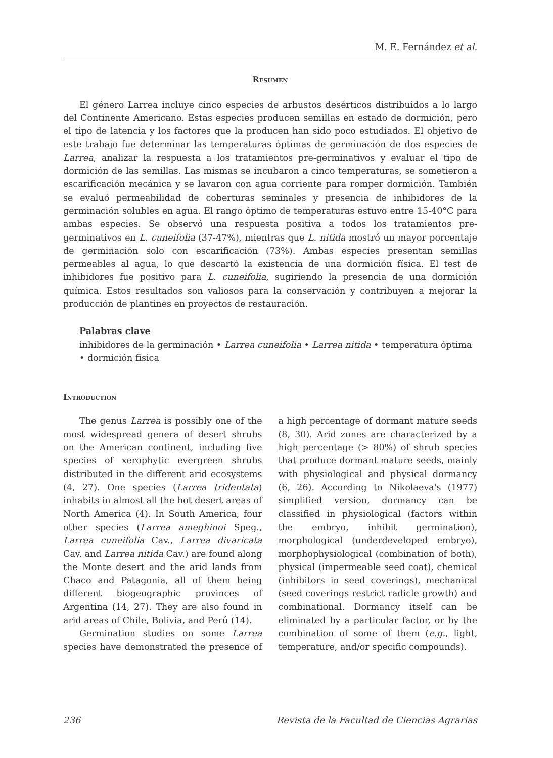M. E. Fernández et al.
Resumen
El género Larrea incluye cinco especies de arbustos desérticos distribuidos a lo largo del Continente Americano. Estas especies producen semillas en estado de dormición, pero el tipo de latencia y los factores que la producen han sido poco estudiados. El objetivo de este trabajo fue determinar las temperaturas óptimas de germinación de dos especies de Larrea, analizar la respuesta a los tratamientos pre-germinativos y evaluar el tipo de dormición de las semillas. Las mismas se incubaron a cinco temperaturas, se sometieron a escarificación mecánica y se lavaron con agua corriente para romper dormición. También se evaluó permeabilidad de coberturas seminales y presencia de inhibidores de la germinación solubles en agua. El rango óptimo de temperaturas estuvo entre 15-40°C para ambas especies. Se observó una respuesta positiva a todos los tratamientos pre-germinativos en L. cuneifolia (37-47%), mientras que L. nitida mostró un mayor porcentaje de germinación solo con escarificación (73%). Ambas especies presentan semillas permeables al agua, lo que descartó la existencia de una dormición física. El test de inhibidores fue positivo para L. cuneifolia, sugiriendo la presencia de una dormición química. Estos resultados son valiosos para la conservación y contribuyen a mejorar la producción de plantines en proyectos de restauración.
Palabras clave
inhibidores de la germinación • Larrea cuneifolia • Larrea nitida • temperatura óptima • dormición física
Introduction
The genus Larrea is possibly one of the most widespread genera of desert shrubs on the American continent, including five species of xerophytic evergreen shrubs distributed in the different arid ecosystems (4, 27). One species (Larrea tridentata) inhabits in almost all the hot desert areas of North America (4). In South America, four other species (Larrea ameghinoi Speg., Larrea cuneifolia Cav., Larrea divaricata Cav. and Larrea nitida Cav.) are found along the Monte desert and the arid lands from Chaco and Patagonia, all of them being different biogeographic provinces of Argentina (14, 27). They are also found in arid areas of Chile, Bolivia, and Perú (14).
Germination studies on some Larrea species have demonstrated the presence of a high percentage of dormant mature seeds (8, 30). Arid zones are characterized by a high percentage (> 80%) of shrub species that produce dormant mature seeds, mainly with physiological and physical dormancy (6, 26). According to Nikolaeva's (1977) simplified version, dormancy can be classified in physiological (factors within the embryo, inhibit germination), morphological (underdeveloped embryo), morphophysiological (combination of both), physical (impermeable seed coat), chemical (inhibitors in seed coverings), mechanical (seed coverings restrict radicle growth) and combinational. Dormancy itself can be eliminated by a particular factor, or by the combination of some of them (e.g., light, temperature, and/or specific compounds).
236 Revista de la Facultad de Ciencias Agrarias